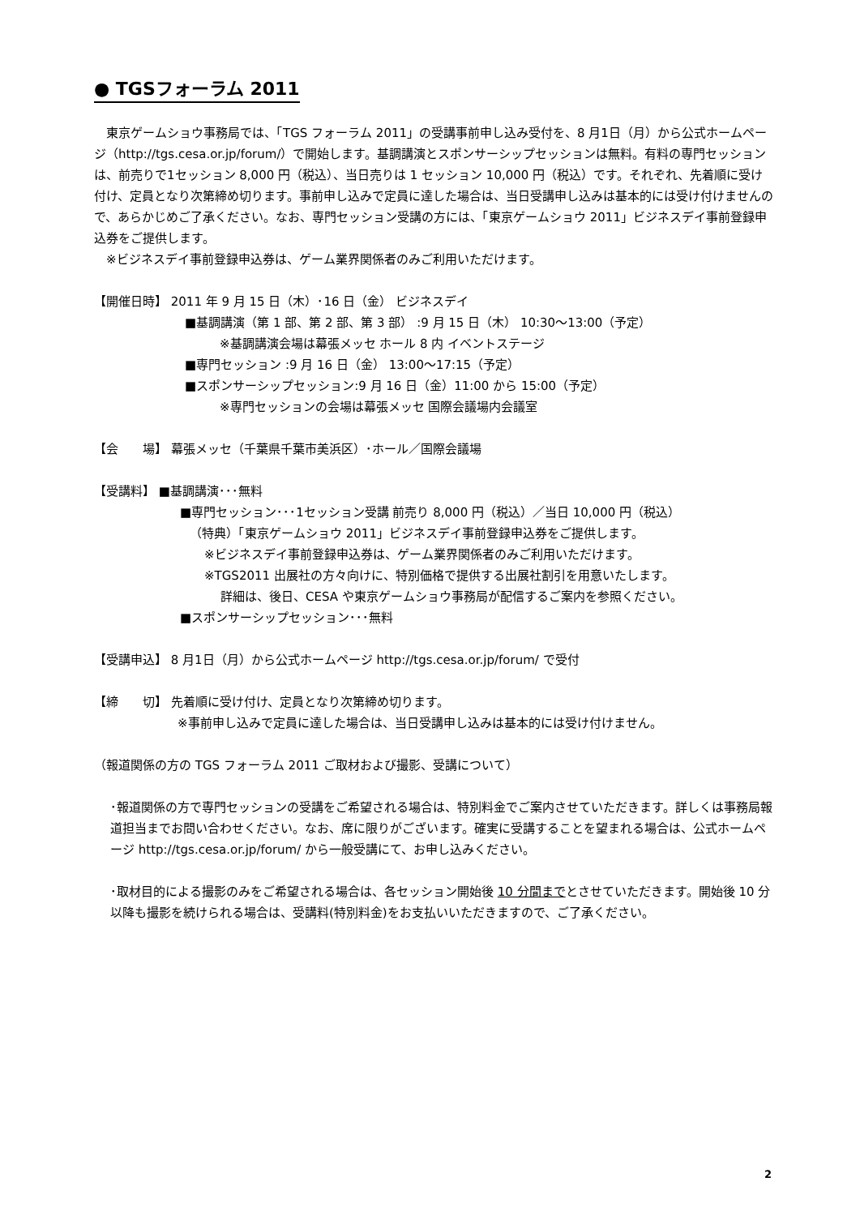● TGSフォーラム 2011
　東京ゲームショウ事務局では、「TGS フォーラム 2011」の受講事前申し込み受付を、8 月1日（月）から公式ホームページ（http://tgs.cesa.or.jp/forum/）で開始します。基調講演とスポンサーシップセッションは無料。有料の専門セッションは、前売りで1セッション 8,000 円（税込）、当日売りは 1 セッション 10,000 円（税込）です。それぞれ、先着順に受け付け、定員となり次第締め切ります。事前申し込みで定員に達した場合は、当日受講申し込みは基本的には受け付けませんので、あらかじめご了承ください。なお、専門セッション受講の方には、「東京ゲームショウ 2011」ビジネスデイ事前登録申込券をご提供します。
　※ビジネスデイ事前登録申込券は、ゲーム業界関係者のみご利用いただけます。
【開催日時】 2011 年 9 月 15 日（木）･16 日（金） ビジネスデイ
■基調講演（第 1 部、第 2 部、第 3 部） :9 月 15 日（木） 10:30～13:00（予定）
※基調講演会場は幕張メッセ ホール 8 内 イベントステージ
■専門セッション :9 月 16 日（金） 13:00～17:15（予定）
■スポンサーシップセッション:9 月 16 日（金）11:00 から 15:00（予定）
※専門セッションの会場は幕張メッセ 国際会議場内会議室
【会　　場】 幕張メッセ（千葉県千葉市美浜区）･ホール／国際会議場
【受講料】 ■基調講演･･･無料
■専門セッション･･･1セッション受講 前売り 8,000 円（税込）／当日 10,000 円（税込）
（特典）「東京ゲームショウ 2011」ビジネスデイ事前登録申込券をご提供します。
※ビジネスデイ事前登録申込券は、ゲーム業界関係者のみご利用いただけます。
※TGS2011 出展社の方々向けに、特別価格で提供する出展社割引を用意いたします。
詳細は、後日、CESA や東京ゲームショウ事務局が配信するご案内を参照ください。
■スポンサーシップセッション･･･無料
【受講申込】 8 月1日（月）から公式ホームページ http://tgs.cesa.or.jp/forum/ で受付
【締　　切】 先着順に受け付け、定員となり次第締め切ります。
※事前申し込みで定員に達した場合は、当日受講申し込みは基本的には受け付けません。
（報道関係の方の TGS フォーラム 2011 ご取材および撮影、受講について）
･報道関係の方で専門セッションの受講をご希望される場合は、特別料金でご案内させていただきます。詳しくは事務局報道担当までお問い合わせください。なお、席に限りがございます。確実に受講することを望まれる場合は、公式ホームページ http://tgs.cesa.or.jp/forum/ から一般受講にて、お申し込みください。
･取材目的による撮影のみをご希望される場合は、各セッション開始後 10 分間までとさせていただきます。開始後 10 分以降も撮影を続けられる場合は、受講料(特別料金)をお支払いいただきますので、ご了承ください。
2